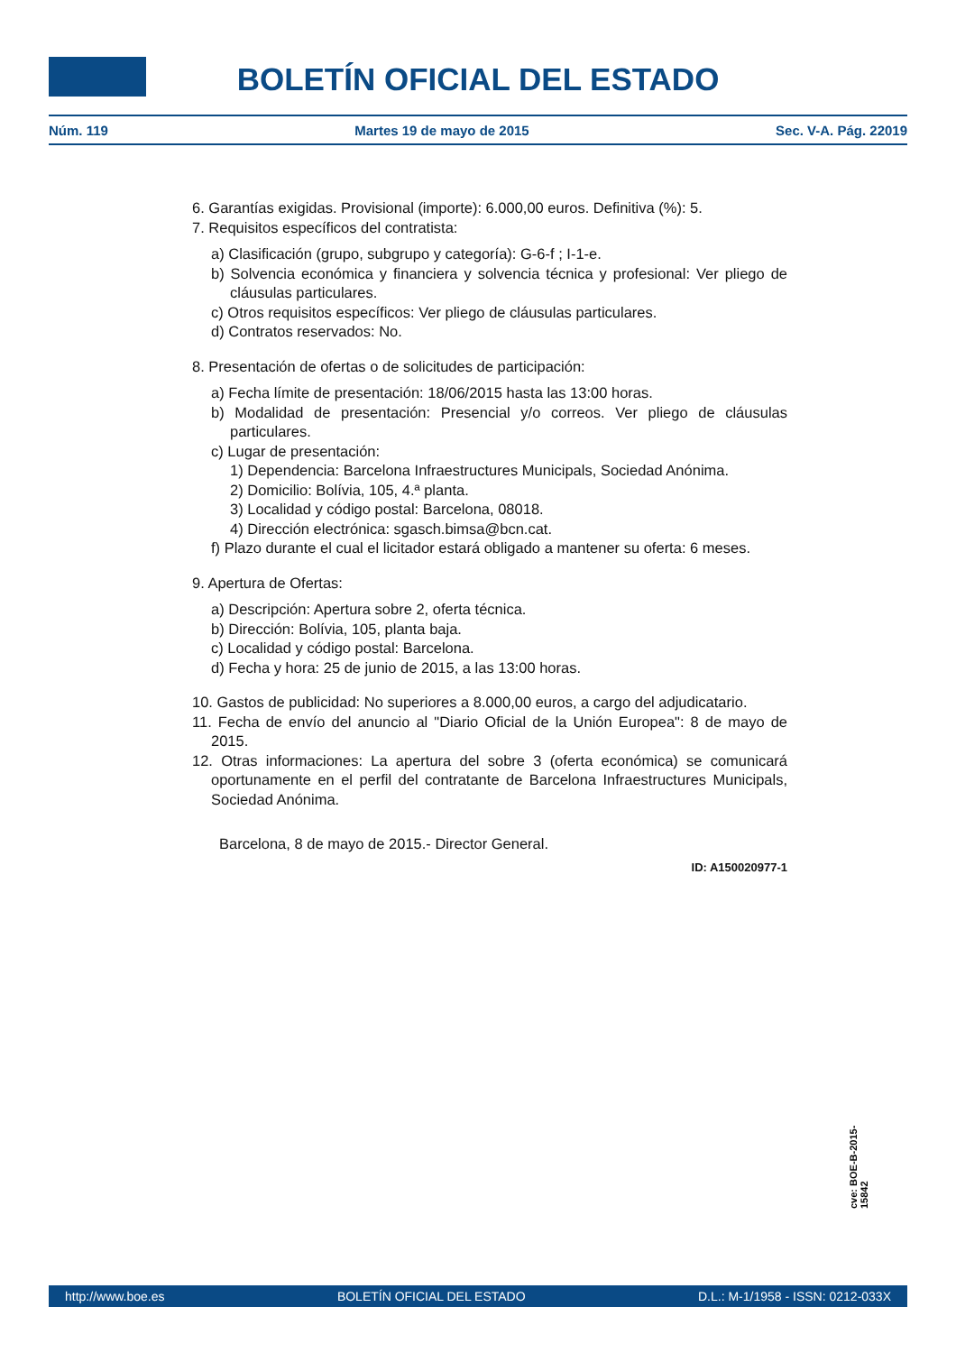BOLETÍN OFICIAL DEL ESTADO
Núm. 119 Martes 19 de mayo de 2015 Sec. V-A. Pág. 22019
6. Garantías exigidas. Provisional (importe): 6.000,00 euros. Definitiva (%): 5.
7. Requisitos específicos del contratista:
a) Clasificación (grupo, subgrupo y categoría): G-6-f ; I-1-e.
b) Solvencia económica y financiera y solvencia técnica y profesional: Ver pliego de cláusulas particulares.
c) Otros requisitos específicos: Ver pliego de cláusulas particulares.
d) Contratos reservados: No.
8. Presentación de ofertas o de solicitudes de participación:
a) Fecha límite de presentación: 18/06/2015 hasta las 13:00 horas.
b) Modalidad de presentación: Presencial y/o correos. Ver pliego de cláusulas particulares.
c) Lugar de presentación:
1) Dependencia: Barcelona Infraestructures Municipals, Sociedad Anónima.
2) Domicilio: Bolívia, 105, 4.ª planta.
3) Localidad y código postal: Barcelona, 08018.
4) Dirección electrónica: sgasch.bimsa@bcn.cat.
f) Plazo durante el cual el licitador estará obligado a mantener su oferta: 6 meses.
9. Apertura de Ofertas:
a) Descripción: Apertura sobre 2, oferta técnica.
b) Dirección: Bolívia, 105, planta baja.
c) Localidad y código postal: Barcelona.
d) Fecha y hora: 25 de junio de 2015, a las 13:00 horas.
10. Gastos de publicidad: No superiores a 8.000,00 euros, a cargo del adjudicatario.
11. Fecha de envío del anuncio al "Diario Oficial de la Unión Europea": 8 de mayo de 2015.
12. Otras informaciones: La apertura del sobre 3 (oferta económica) se comunicará oportunamente en el perfil del contratante de Barcelona Infraestructures Municipals, Sociedad Anónima.
Barcelona, 8 de mayo de 2015.- Director General.
ID: A150020977-1
cve: BOE-B-2015-15842
http://www.boe.es BOLETÍN OFICIAL DEL ESTADO D.L.: M-1/1958 - ISSN: 0212-033X